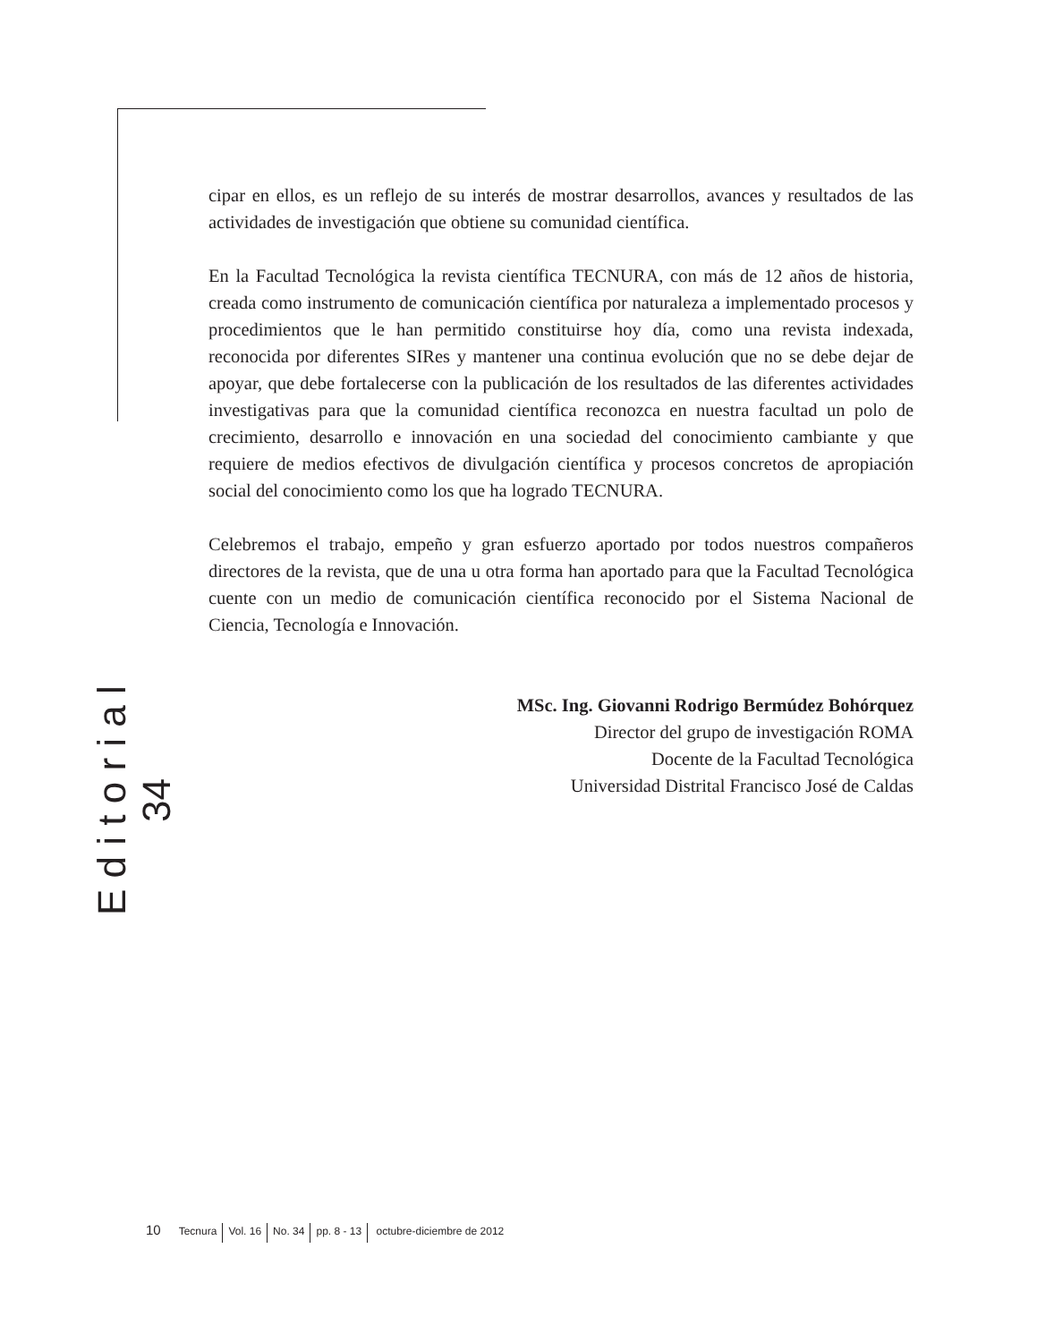cipar en ellos, es un reflejo de su interés de mostrar desarrollos, avances y resultados de las actividades de investigación que obtiene su comunidad científica.
En la Facultad Tecnológica la revista científica TECNURA, con más de 12 años de historia, creada como instrumento de comunicación científica por naturaleza a implementado procesos y procedimientos que le han permitido constituirse hoy día, como una revista indexada, reconocida por diferentes SIRes y mantener una continua evolución que no se debe dejar de apoyar, que debe fortalecerse con la publicación de los resultados de las diferentes actividades investigativas para que la comunidad científica reconozca en nuestra facultad un polo de crecimiento, desarrollo e innovación en una sociedad del conocimiento cambiante y que requiere de medios efectivos de divulgación científica y procesos concretos de apropiación social del conocimiento como los que ha logrado TECNURA.
Celebremos el trabajo, empeño y gran esfuerzo aportado por todos nuestros compañeros directores de la revista, que de una u otra forma han aportado para que la Facultad Tecnológica cuente con un medio de comunicación científica reconocido por el Sistema Nacional de Ciencia, Tecnología e Innovación.
MSc. Ing. Giovanni Rodrigo Bermúdez Bohórquez
Director del grupo de investigación ROMA
Docente de la Facultad Tecnológica
Universidad Distrital Francisco José de Caldas
E d i t o r i a l
34
10 Tecnura Vol. 16 No. 34 pp. 8 - 13 octubre-diciembre de 2012